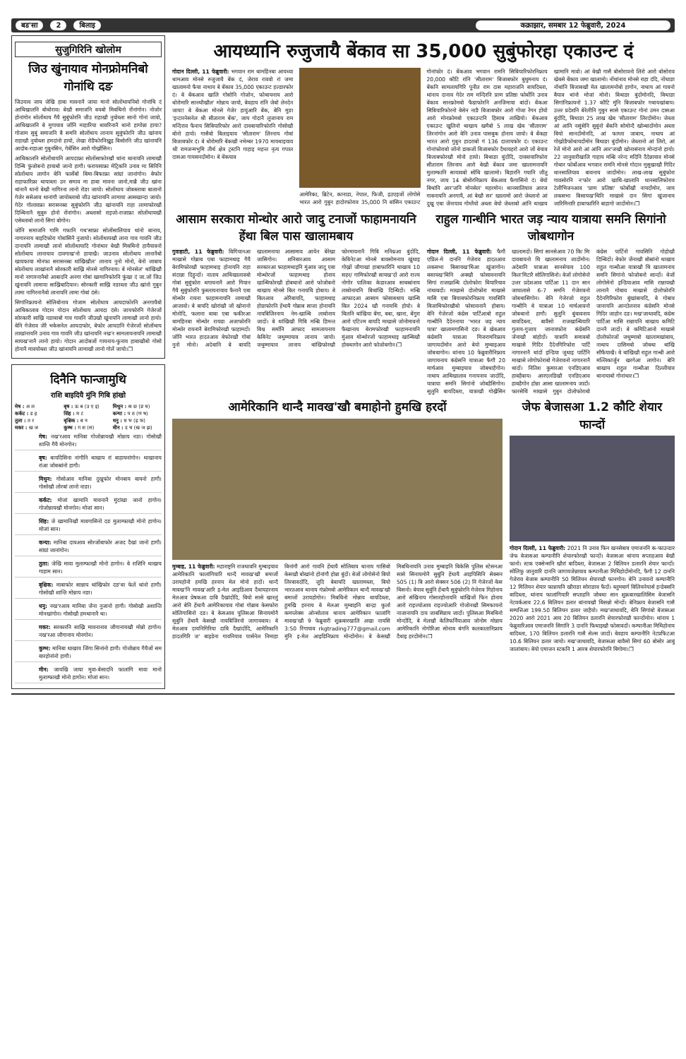बड'सा 2 बिलाइ कक्राझार, समबार 12 फेब्रुवारी, 2024
सुजुगिरिनि खोलोम
जिउ खुंनायाव मोनफ्रोमनिबो गोनांथि दङ
जिउयाव जाय जेखि हाबा मावनानै जाया मानो सोलोंथायनिबो गोनांथि दं आथिखालनि बोथोराव। बेखौ समाजनि बयबो मिबथिनो रोंनांगोन। नोजोर होनांगोन सोलोंथाय गैयै सुबुंफोरनि जीउ राहाखौ नुयोब्ला सानो गोनां जायो, आथिखालनि बे मुगायाव जोंनि माहारिया थावरिनानै थानो हागोन्ना हाया? गोजाम सुबुं समाजनि बै समनि सोलोंथाय लानाय सुबुंफोरनि जीउ खांनाय राहाखौ नुयोब्ला हमदांनो हायो, लेखा रोडैफोरनिख्रुइ बिसोरनि जीउ खांनायनि आदोब-राहाआ गुबुनसिन, गेबेंसिन आरो गोख्रोंसिन।
आथिकालनि सोलोंथायनि आयदाफ्रा सोलोंसाफोरखौ थांना थानायनि लामाखौ दिन्थि फुंजोबनो हायाबो जानो हागौ। फरायसाफ्रा मेट्रिकनि उनाव मा सिरिनि सोलोंथाय लागोन बेनि फार्सेबो बिमा-बिफाफ्रा सांग्रां जानांगोन। बेफोर राहाफारिफ्रा थायाब्ला उन समाव मा हाबा मावना जानो,माब्रै जीउ खांना थांनानै थानो बेखौ नागिरना लानो रोङा जायो। सोलोंथाय जोबस्लाबा बालानो गेजेर ससेआव थानांगौ जायोब्लाबो जीउ खांनायनि लामाया आसखान्दा जायो। गेदेर गोलावफ्रा सरासनस्रा सुबुंफोरनि जीउ खांनायनि राहा लामाफोरखौ दिन्थिनानै सुबुरु होनो रोंनांगोन। अब्लासो राइजो-राजाफ्रा सोलोंथायखौ एसेब्लाबो लानो सिगां बोगोन।
जोंनि समाजनि गामि गफानि गथ'साफ्रा सोलोंसालियाव थांनो बानाय, नागारनाय बाइदिफोरा गोबांसिनै नुजायो। सोलोंथायखौ लाना गाव गावनि जीउ दानायनि लामाखौ लानो सोलोंथायादि गोनांथार बेखौ मिबथिनो हायैयावनो सोलोंथाय लानायाव दावगाख'नो हायाखै। जाउनाव सोलोंथाय लानानैबो खायफाया मोनफा सरासनस्रा थांखिखौल' लानाय नुनो मोनो, बेनो जाबाय सोलोंथाय लाखांनानै सोरकारी साख्रि मोनसे नागिरनाय। बे मोनसेल' थांखिखौ मानो नागारनानैबो आबादनि अनगा गोबां खामानिफोरनि फुंखा दं जा.जों जिउ खुंनायनि लामाया साख्रिबादियान। सोरकारी साख्रि नङाब्ला जीउ खांनो गुबुन लामा नागिरनानैबो लानायनि लामा गोबां दंसे।
सिगांनिफ्रायनो सोलिबोनाय गोजाम सोलोंथाय आयदाफोरनि अनगायैबो आथिकालाव गोदान गोदान सोलोंथाय आयदा दंसे। जायफोरनि गेजेरजों सोरकारी साख्रि नङाबाबो गाव गावनि जीउखौ खुंनायनि लामाखौ लानो हायो। बेनि गेजेराव जेरै भकेसनेल आयदाफोर, बेफोर आयदानि गेजेरजों सोलोंथाय लाखांनायनि उनाव गाव गावनि जीउ खांनायनि नख'र सामलायनायनि लामाखौ सायख'नानै लानो हायो। गोदान आदोबजों गायनाय-फुनाय हाबाखौबो गोसो होनानै मावयोब्ला जीउ खांनायनि लामाखौ लानो गोलें जायो।❒
दिनैनि फान्जामुथि
राशि बाइदियै मुंनि गिबि हांखो
मेष : अ ल
बृष : ऊ ब (उ ए इ)
मिथुन : क छ (ङ घ)
कर्कट : ड ह
सिंह : म ट
कन्या : प ठ (ण ष)
तुला : त र
बृश्चिक : ब न
धनु : ध भ (ढ़ फ)
मकर : ख ज
कुम्भ : ग श (स)
मीन : द च (ख ञ झ)
मेष: नख'रआव मानिबा गोजोन्नायखौ मोन्नाय नङा। गोसोखौ शान्ति गैयै मोनगोन।
बृष: बायदिसिना नांगौनि थाखाय रां बाहायनांगोन। थाखानाय रांआ जोबस्रांनो हागौ।
मिथुन: गोसोआव मानिबा दुखुफोर मोनबाय बायनो हागौ। गोसोखौ लोरबां लानो नाङा।
कर्कट: मोजां खामानि मावनानै मुंदांखा जानो हागोन। गोजोन्नायखौ मोनगोन। मोजां सान।
सिंह: जे खामानिखौ मावगासिनो दङ मुलाम्फाखौ मोनो हागोन। मोजां सान।
कन्या: मानिबा दायआव सोरजोंबाफोर अजद दैखां जानो हागौ। सांग्रां जानांगोन।
तुला: जेखि मावा मुलाम्फाखौ मोनो हागोन। बे राशिनि थाखाय गाहाम सान।
बृश्चिक: माबाफोर सान्नाय थांखिफोर दङ'बा फेलें थांनो हागौ। गोसोखौ शान्ति मोन्नाय नङा।
धनु: नख'रआव मानिबा जेंना नुजानो हागौ। गोसोखौ अशान्ति मोनखांगोन। गोसोखौ हमथानानै था।
मकर: सरकारनि साख्रि मावनानाव जौगानायखौ मोन्नो हागोन। नख'रआ जौगानाय मोनगोन।
कुम्भ: मानिबा थाखाय जिंगा सिनांनो हागौ। गोजोन्नाय गैयैजों सम बारहोनांनो हागौ।
मीन: जायखि जाया मुवा-बेसादनि फालांगि मावा मानो मुलाम्फाखौ मोनो हागोन। मोजां सान।
आयध्यानि रुजुजायै बेंकाव सा 35,000 सुबुंफोरहा एकाउन्ट दं
गोदान दिल्ली, 11 फेब्रुवारी: भगवान राम थामहिनबा आयध्या धामआव मोनसे रुजुजायै बेंक दं, जेराव राववो रां जमा खालामनो फैया नाथाय बे बेंकाव 35,000 एकाउन्ट हल्डारफोर दं। बे बेंकआव खालि गोसोनि गोजोन, फोथायनाय आरो धोरोमारि सानथौखौल' मोन्नाय जायो, बेवहाय रांनि जेबो लेनदेन जाया! बे बेंकआ मोनसे गेजेर हायुंआरि बेंक, बेनि मुङा 'इन्टारनेसनेल श्री सीताराम बेंक', जाय गोदानै लुजानाय राम मन्दिराव फैनाय सिबियारिफोर आरो दावबायारिफोरनि गोसोखौ बोनो हायो। गासैबो बिलाइयाव 'सीताराम' लिरनाय गोबां बिजाबफोर दं। बे धोरोमारि बेंकखौ नभेम्बर 1970 मायथाइयाव श्री रामजन्मभुमि तीर्थ क्षेत्र ट्रस्टनि गाहाइ महन्त नृत्य गपाल दासआ गायसनदोंमोन। बे बेंकयाव
आमेरिका, ब्रिटेन, कानाडा, नेपाल, फिजी, इउएइजों लोगोसे भारत आरो गुबुन हादोरफोराव 35,000 नि बांसिन एकाउन्ट गोनांफोर दं। बेंकआव भगवान रामनि सिबियारिफोरनिफ्राय 20,000 कौटि रांनि 'सीताराम' बिजाबफोर बुथुमनाय दं। बेंकनि सामलायगिरि पुनीत राम दास महाराजनि बायदिब्ला, थांनाय दानाव गेदेर राम मन्दिरनि प्राण प्रतिष्ठा फोर्बोनि उनाव बेंकाव सानफ्रोमबो फैग्राफोरनि अनजिमाया बांदों। बेंकआ सिबियारिफोरनो बेसेन नाङै बिजाबफोर आरो गोजा रेंगन होयो आरो मोनफ्रोमबो एकाउन्टनि हिसाब लाखियो। बेंकआव एकाउन्ट खुलिनो थाखाय खमैबो 5 लाख खेब 'सीताराम' लिरनांगोन आरो बेनि उनाव पासबुक होनाय जायो। बे बेंकहा भारत आरो गुबुन हादराबो गं 136 दालायफोर दं। एकाउन्ट गोनांफोराबो जोंनो डाकजों बिजाबफोर दैथायहरो आरो जों बेयाव बिजाबफोरखौ मोनो हायो। बिथाङा बुंदोंदि, दावबायारिफोरा सीताराम लिरनाय आरो बेखौ बेंकाव जमा खालामनायनि मुलाम्फानि सायावबो सोंथि खालामो। बिहारनि गयानि जीतु नगर, जाय 14 बोसोरनिफ्राय बेंकआव फैगासिनो दं। बेयो बिथांनि आर'जनि मोनसेल' महरमोन। थानसालियाव आरज गाबनायनि अनगायै, आं बेखौ सर' खालामो आरो जेब्लानो आं दुखु एबा जेंनायाव गोग्लैयो अब्ला बेयो जेब्लाबो आंनि थाखाय खामानि मावो। आं बेखौ गासै बोसोरावनो लिरो आरो बोसोराव खेबसे बेंकाव जमा खालामो। नोंथांनाव मोनसे राहा दंदि, नोंथाङा नोंथांनि बिजाबखौ मेल खालामनोबो हागोन, नाथाय आं गावनो बैयाव थांनो मोजां मोनो। बिथाङा बुंदोंमोनदि, बिथाङा सिगांनिफ्रायनो 1.37 कौटि मुंनि बिजाबफोर गथायखांबाय। उत्तर प्रदेशनि बेरेलीनि गुबुन सासे एकाउन्ट गोनां उमन दासआ बुंदोंदि, बिथाङा 25 लाख खेब 'सीताराम' लिरदोंमोन। जेब्ला आं आंनि नसुंसेनि सुबुंनो बेंकनि सोमोन्दै खोन्थादोंमोन अब्ला बियो सानदोंमोनदि, आं फाग्ला जाबाय, नाथाय आं गोख्रोङैफोथायदोंमोन बिथाङा बुंदोंमोन। जेब्लानो आं लिरो, आं रेजें मोनो आरो आं आंनि आर'जखौ खोनासंनाय मोन्दांनो हायो। 22 जानुवारीखालि गाहाय मन्थ्रि नरेन्द मदिनि दैदेन्नायाव मोनसे गोथार फोर्बोआव भगवान रामनि मोनसे गोदान मुसुखाखौ गिदिर थानसालियाव बावनाय जादोंमोन। लाख-लाख सुबुंफोरा गावसोरनि न'फोर आरो खाथि-खालानि थानसालिफोराव टेलीभिजनआव 'प्राण प्रतिष्ठा' फोर्बोखौ नायदोंमोन, जाय लकसभा बिसायख'थिनि माखासे दान सिगां खुंजानाय जारिमिनारि हाबाफारिनि बाहागो जादोंमोन।❒
आसाम सरकारा मोन्थोर आरो जादु टनाजों फाहामनायनि हेंथा बिल पास खालामबाय
गुवाहाटी, 11 फेब्रुवारी: बिगियानआ माखासे गोब्राब एबा फाहामथाइ गैयै बेरामिफोरखौ फाहामथाइ होनायनि राहा संदान्ना दिहुन्दों। नाताय आथिखालावबो गोबां सुबुंफोरा थगायनानै आरो गियान गैयै सुबुंफोरनि फुस्लायनायाव फैनानै एबा मोन्थोर रायना फाहामनायनि लामाखौ आजावो। बे बायदि खोरांखौ जों खोनानो मोनोदि, फलाना बाबा एबा फकीरआ थामहिनबा मोन्थोर रायग्रा अजाफोरनि मोन्थोर रायनानै बेरामिफोरखौ फाहामदों। जोंनि भारत हादतआव बेफोरखौ गोबां नुनो मोनो। अदेबानि बे बायदि खालामनाया आसामाव आयेन बेरेखा जासिगोन। शनिबारआव आसाम सरकारआ फाहामथाइनि मुंआव जादु एबा मोन्थोरजों फाहामथाइ होनाय खान्थिफोरखौ होबथानो आरो फोजोबनो थाखाय मोनसे बिल गनायथि होबाय। बे बिलआव ओरैबायदि, फाहामथाइ होग्राफोरनि हेंथायै गोब्राब साजा होनायनि नायबिजिरनाय नेम-खान्थि लाबोनाय जादों। बे थांखिखौ गिबि मन्थ्रि हिमन्त बिश्व सर्मानि आफाद सामलायनाय केबिनेट जथुम्मायाव लानाय जायो। जथुम्मायाव लानाय थांखिफोरखौ फोरमायनानै गिबि मनिथ्रआ बुंदोंदि, केबिनेटआ मोनसे बावसोमनाय खुंथाइ गोख्रों जौगाखां हाबाफारिनि थाखाय 10 सहर/ गामिफोरखौ सायख'दों आरो राज्य नोगोर पालिका केडारआव साबस्रांनाय लाबोनायनि बिथांखि दिन्थिदों। मन्थ्रि आफादआ आसाम फोसाबथाय खान्थि बिल 2024 खौ गनायथि होयो। बे बिलनि थांखिया बेंगा, बबा, खाना, बेंगुरा आरो एटिज्म बायदि माखासे जोनोमावनो फैखानाय बेरामफोरखौ फाहामनायनि मुंआव मोन्थोरजों फाहामथाइ खान्थिखौ होबथागोन आरो फोजोबगोन।❒
राहुल गान्धीनि भारत जड़ न्याय यात्राया समनि सिगांनो जोबथागोन
गोदान दिल्ली, 11 फेब्रुवारी: फैगौ एप्रिल-मे दाननि गेजेराव हादतआव लकसभा बिसायख'थिआ खुंजागोन। बसायख'थिनि अक्खौ फोसावनायनि सिगां राजखान्थि दोलोफोरा थियारियाव नांथाबदों। माखासे दोलोफोरा माखासे मासि एबा बियाबफोरनिफ्राय गावसिनि बिजाथिफोरखौबो फोसावनानै होबाय। बेनि गेजेरजों कंग्रेस पार्टिआबो राहुल गान्धीनि दैदेननाया 'भारत जड़ न्याय यात्रा' खालामगासिनो दङ। बे खेबआव कंग्रेसनि यात्राआ मिजरामनिफ्राय जागायदोंमोन आरो बेयो मुम्बाइआव जोबथागोन। थांनाय 10 फेब्रुवारीनिफ्राय जागायनाय कंग्रेसनि यात्राआ फैगौ 20 मार्चआव मुम्बाइयाव जोबथाहैगोन। नाथाय आथिखालाव गनायनाय जादोंदि, यात्राया समनि सिगांनो जोबहैसिगोन। सुलुनि बायदिब्ला, यात्राखौ गोख्रैसिन खालामदों। सिगां सानसेआव 70 किः मिः दावबायनो थि खालामनाय जादोंमोन। अदेबानि यात्राआ सानसेयाव 100 किल'मिटारै सोलिगासिनो। बेजों लोगोसेनो उत्तर प्रदेशआव पार्टिआ 11 दान सान जायालासे 6-7 समनि गेजेरावनो जोबथासिगोन। बेनि गेजेरजो राहुल गान्धीनि बे यात्राआ 10 मार्चआवनो जोबथानो हागौ। सुलुनि बुंबावनाय बायदिब्ला, बावैसो राजखान्थियारि गुलाय-गुजाय जानायफोरा कंग्रेसनि जेंनाखौ बांहोदों। यात्रानि समावबो माखासे गिदिर दैदेनगिरिफोरा पार्टि नागारनानै थांदों इन्डिया जुथाइ पार्टिनि माखासे लोगोफोराबो गेजेरावनो नागारनानै थादों। नितिश कुमारआ एनडिएआव हाबहैबाय। आरएलडिखौ एनडिएआव हाबहैगोन होन्ना आसा खालामनाय जादों। फारसेथिं माखासे गुबुन दोलोफोराबो कंग्रेस पार्टिनो गावसिनि गोहोखौ दिन्थिदों। बेफोर जेंनाखौ बोस्रांनो थाखाय राहुल गान्धीआ यात्राखौ थि खालामनाय समनि सिगांनो फोजोबनो सान्दों। बेजों लोगोसेनो इन्डियाआव मासि रान्नायखौ लानानै गोबाव माखासे दोलोफोरनि दैदेनगिरिफोरा बुंखांबायदि, बे गोबाव जानायनि आन्दोलनाव कंग्रेसनि मोनसे गिदिर जाहोन दङ। मख'जाथावदि, कंग्रेस पार्टिआ मासि रान्नायनि थाखाय कमिटि दाननै लादों। बे कमिटिआनो माखासे दोलोफोरजों जथुम्माबो खालामखांबाय, नाथाय दासिमबो जोबथा थांखि सौफैयाखै। बे थांखिखौ राहुल गान्धी आरो मल्लिकार्जुन खरगेआ लागोन। बेनि थाखाय राहुल गान्धीआ दिल्लीयाव थानायाबो गोनांथार।❒
आमेरिकानि थान्दै मावख'खौ बमाहोनो हुमखि हरदों
मुम्बाइ, 11 फेब्रुवारी: महाराष्ट्रनि राजथावनि मुम्बाइयाव आमेरिकानि फालांगियारि थान्दै मावख'खौ बमाजों उरायहोनो हमखि हरनाय मेल मोनो हादों। थान्दै मावख'नि मावख'आरि इ-मेल आइडिआव दैथायहरनाय मेलआव प्रेषकआ दाबि दैखांदोंदि, बियो सासे खारलुं आरो बेनि हेंथायै आमेरिकायाव गोबां गोब्राब केसफोरा सोलिगासिनो दङ। बे केसआव पुलिसआ सिनायमोनै सुबुंनि हेंथायै केसखौ नायबिजिरनो जागायबाय। बे मेलआव दायनिगिरिया दाबि दैखांदोंदि, आमेरिकानि हादतगिरि ज' बाइडेना गावनियाव पार्सनेल निमाहा बिनांगौ आरो गावनि हेंथायै सोलिबाय थानाय गासिबो केसखौ बोखांनो होनांगौ होन्ना बुंदों। बेजों लोगोसेनो बियो लिरबावदोंदि, जुदि बेबायदि खालामब्ला, बियो भारतआव थानाय गंफ्रोमबो आमेरिकान थान्दै मावख'खौ बमाजों उरायहोगोन। मिबथिनो मोन्नाय बायदिब्ला, हुमखि हरनाय बे मेलआ मुम्बाइनि बान्द्रा कुर्ला कमप्लेक्स ओन्सोलाव थानाय आमेरिकान फालांगि मावख'खौ 9 फेब्रुवारी शुक्रबारखालि अखा नायसि 3:50 रिंगायाव rkgtrading777@gmail.com मुंनि इ-मेल आइडिनिफ्राय मोन्दोंमोन। बे केसखौ मिबथिनायनि उनाव मुम्बाइनि बिकेसि पुलिस स्टेसनआ सासे सिनायमोनै सुबुंनि हेंथायै आइपिसिनि सेक्सन 505 (1) बि आरो सेक्सन 506 (2) नि गेजेरजों केस थिसनो। बेयाव सुबुंनि हेंथायै सुबुंफोरनि गेजेराव गिहोनाय आरो संखिनाय गोसारहोनायनि थांखिजों फिन होनाय आरो राइज्योआव राइज्योआरि गोजोनखौ सिमफायनो नाजानायनि दाय जाबसिन्नाय जादों। पुलिसआ मिबथिनो मोन्दोंदि, बे मेलखौ केलिफर्नियाआव जोनोम मोन्नाय आमेरिकानि नोगोरिआ सोनाब बंगनि कलकातानिफ्राय दैथाइ हरदोंमोन।❒
जेफ बेजासआ 1.2 कौटि शेयार फान्दों
गोदान दिल्ली, 11 फेब्रुवारी: 2021 नि उनाव फिन खनसेबाव एमाजननि क-फाउन्डार जेफ बेजासआ कम्पानीनि शेयारफोरखौ फान्दों। बेजासआ थांनाय सप्ताहआव बेखौ फानो। स्टक एक्सेन्सनि खौरां बादिब्ला, बेजासआ 2 बिलियन डलारनि शेयार फान्दों। सोलिफु जानुवारि दाननि जागायजेन्नायाव कम्पानीआ मिथिहोदोंमोनदि, फैगौ 12 दाननि गेजेराव बेजास कम्पानीनि 50 मिलियन शेयारखौ फानगोन। बेनि उनावनो कम्पानीनि 12 मिलियन शेयार फान्नायनि खौराङा सोराङाव फैदों। ब्लुमबार्ग बिलियनेयार्स इन्डेक्सनि बादिब्ला, थांनाय फालांगियारि सप्ताहनि जोबथा सान शुक्रबारखालिसिम बेजासनि नेटवर्कआव 22.6 बिलियन डलार बांनायखौ थिसन्नो मोन्दों। बेनिफ्राय बेजासनि गासै सम्पत्तिआ 199.50 बिलियन डलार जाहैयो। मख'जाथावदि, बेनि सिगांबो बेजासआ 2020 आरो 2021 आव 20 बिलियन डलारनि शेयारफोरखौ फान्दोंमोन। थांनाय 1 फेब्रुवारिआव एमाजननि सिगांनि 3 दाननि फिथाइखौ फोसावदों। कम्पानीआ मिथिहोनाय बादिब्ला, 170 बिलियन डलारनि गासै सेल्स जादों। बेवहाय कम्पानीनि नेटप्रफिटआ 10.6 बिलियन डलार जायो। मख'जाथावदि, बेजासआ बावैसो सिगां 60 बोसोर आबुं जालांबाय। बेयो एमाजन स्टकनि 1 आरब शेयारफोरनि बिगोमा।❒